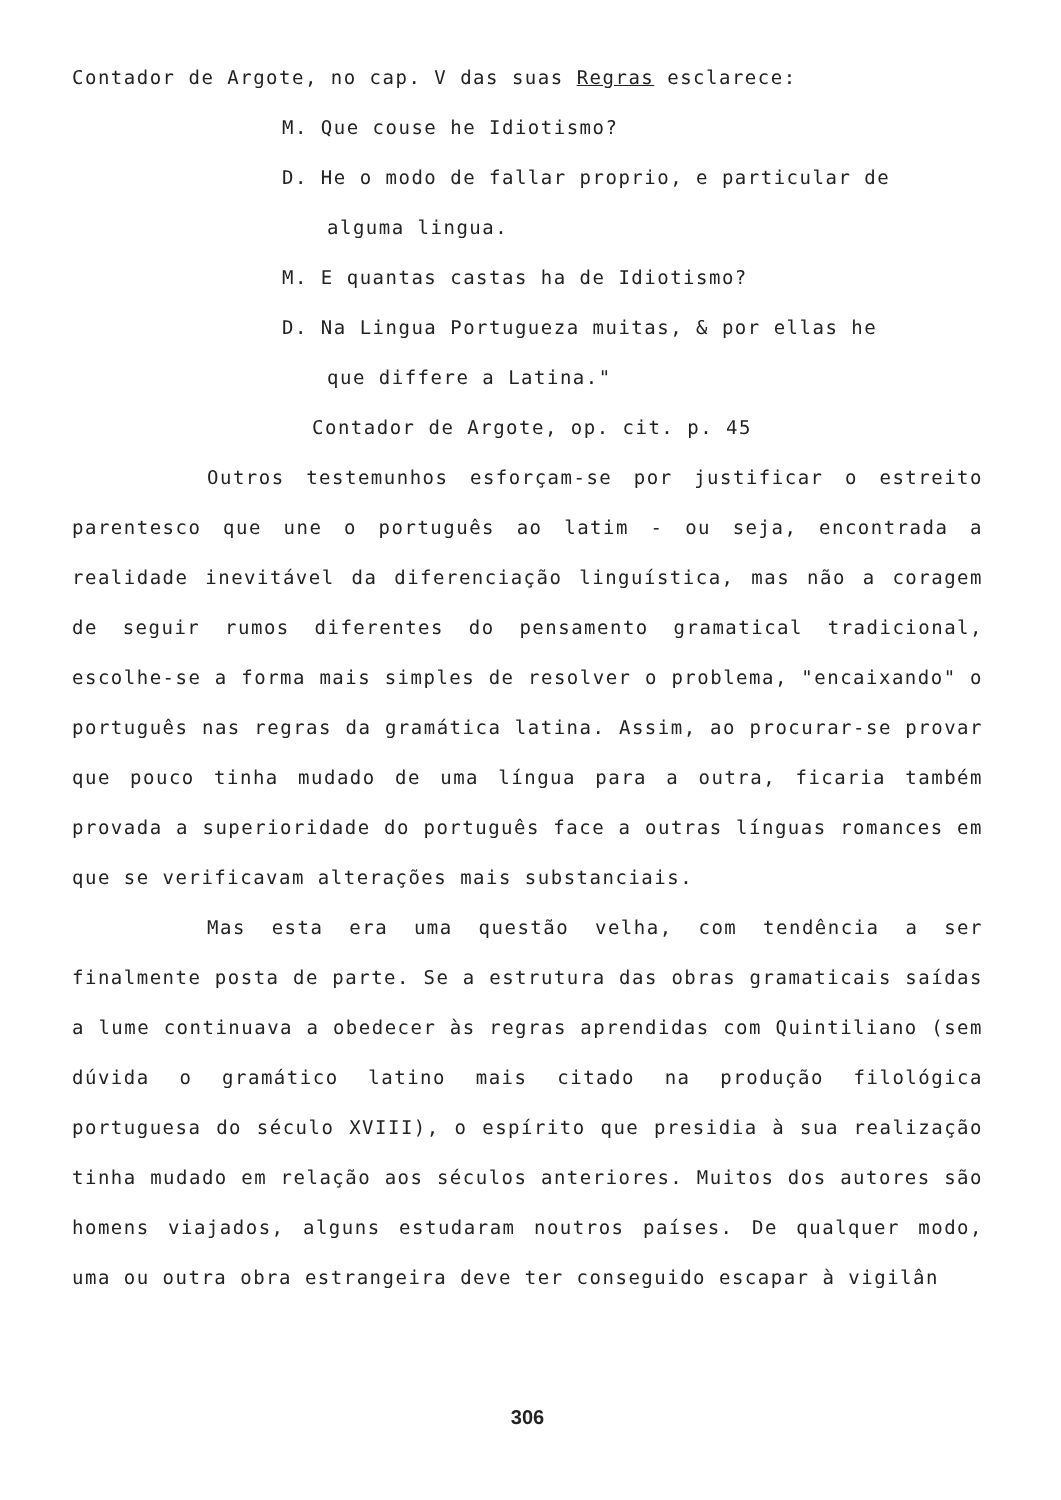Contador de Argote, no cap. V das suas Regras esclarece:
M. Que couse he Idiotismo?
D. He o modo de fallar proprio, e particular de
alguma lingua.
M. E quantas castas ha de Idiotismo?
D. Na Lingua Portugueza muitas, & por ellas he
que differe a Latina."
Contador de Argote, op. cit. p. 45
Outros testemunhos esforçam-se por justificar o estreito parentesco que une o português ao latim - ou seja, encontrada a realidade inevitável da diferenciação linguística, mas não a coragem de seguir rumos diferentes do pensamento gramatical tradicional, escolhe-se a forma mais simples de resolver o problema, "encaixando" o português nas regras da gramática latina. Assim, ao procurar-se provar que pouco tinha mudado de uma língua para a outra, ficaria também provada a superioridade do português face a outras línguas romances em que se verificavam alterações mais substanciais.
Mas esta era uma questão velha, com tendência a ser finalmente posta de parte. Se a estrutura das obras gramaticais saídas a lume continuava a obedecer às regras aprendidas com Quintiliano (sem dúvida o gramático latino mais citado na produção filológica portuguesa do século XVIII), o espírito que presidia à sua realização tinha mudado em relação aos séculos anteriores. Muitos dos autores são homens viajados, alguns estudaram noutros países. De qualquer modo, uma ou outra obra estrangeira deve ter conseguido escapar à vigilân
306